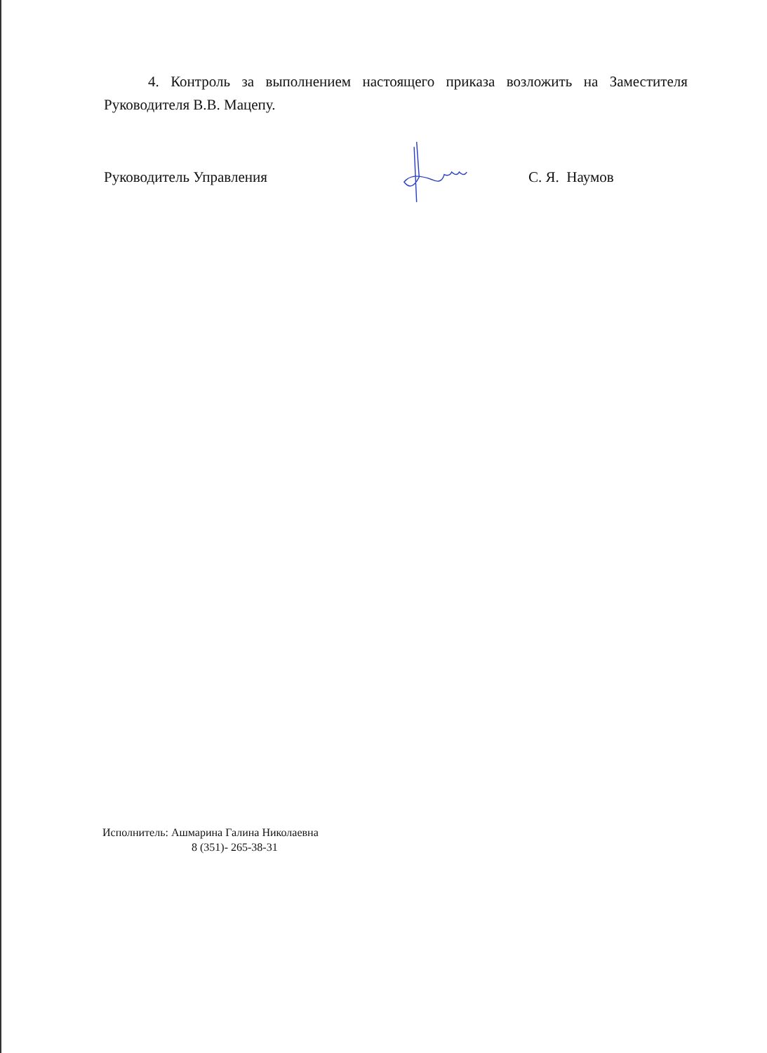4. Контроль за выполнением настоящего приказа возложить на Заместителя Руководителя В.В. Мацепу.
Руководитель Управления С. Я. Наумов
Исполнитель: Ашмарина Галина Николаевна
8 (351)- 265-38-31